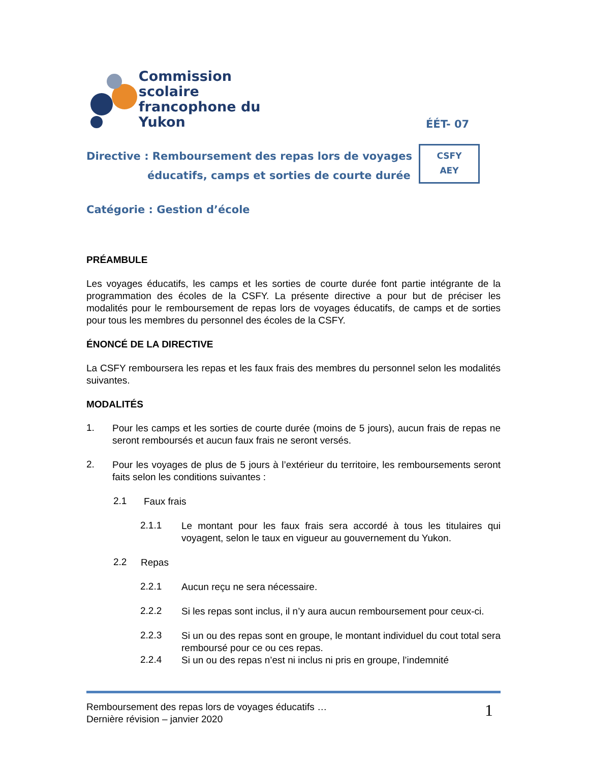Commission scolaire
francophone du Yukon
ÉÉT- 07
Directive : Remboursement des repas lors de voyages
éducatifs, camps et sorties de courte durée
CSFY
AEY
Catégorie : Gestion d’école
PRÉAMBULE
Les voyages éducatifs, les camps et les sorties de courte durée font partie intégrante de la programmation des écoles de la CSFY. La présente directive a pour but de préciser les modalités pour le remboursement de repas lors de voyages éducatifs, de camps et de sorties pour tous les membres du personnel des écoles de la CSFY.
ÉNONCÉ DE LA DIRECTIVE
La CSFY remboursera les repas et les faux frais des membres du personnel selon les modalités suivantes.
MODALITÉS
1.
Pour les camps et les sorties de courte durée (moins de 5 jours), aucun frais de repas ne seront remboursés et aucun faux frais ne seront versés.
2.
Pour les voyages de plus de 5 jours à l’extérieur du territoire, les remboursements seront faits selon les conditions suivantes :
2.1
Faux frais
2.1.1
Le montant pour les faux frais sera accordé à tous les titulaires qui voyagent, selon le taux en vigueur au gouvernement du Yukon.
2.2
Repas
2.2.1
Aucun reçu ne sera nécessaire.
2.2.2
Si les repas sont inclus, il n’y aura aucun remboursement pour ceux-ci.
2.2.3
Si un ou des repas sont en groupe, le montant individuel du cout total sera remboursé pour ce ou ces repas.
2.2.4
Si un ou des repas n’est ni inclus ni pris en groupe, l’indemnité
Remboursement des repas lors de voyages éducatifs …
Dernière révision – janvier 2020
1